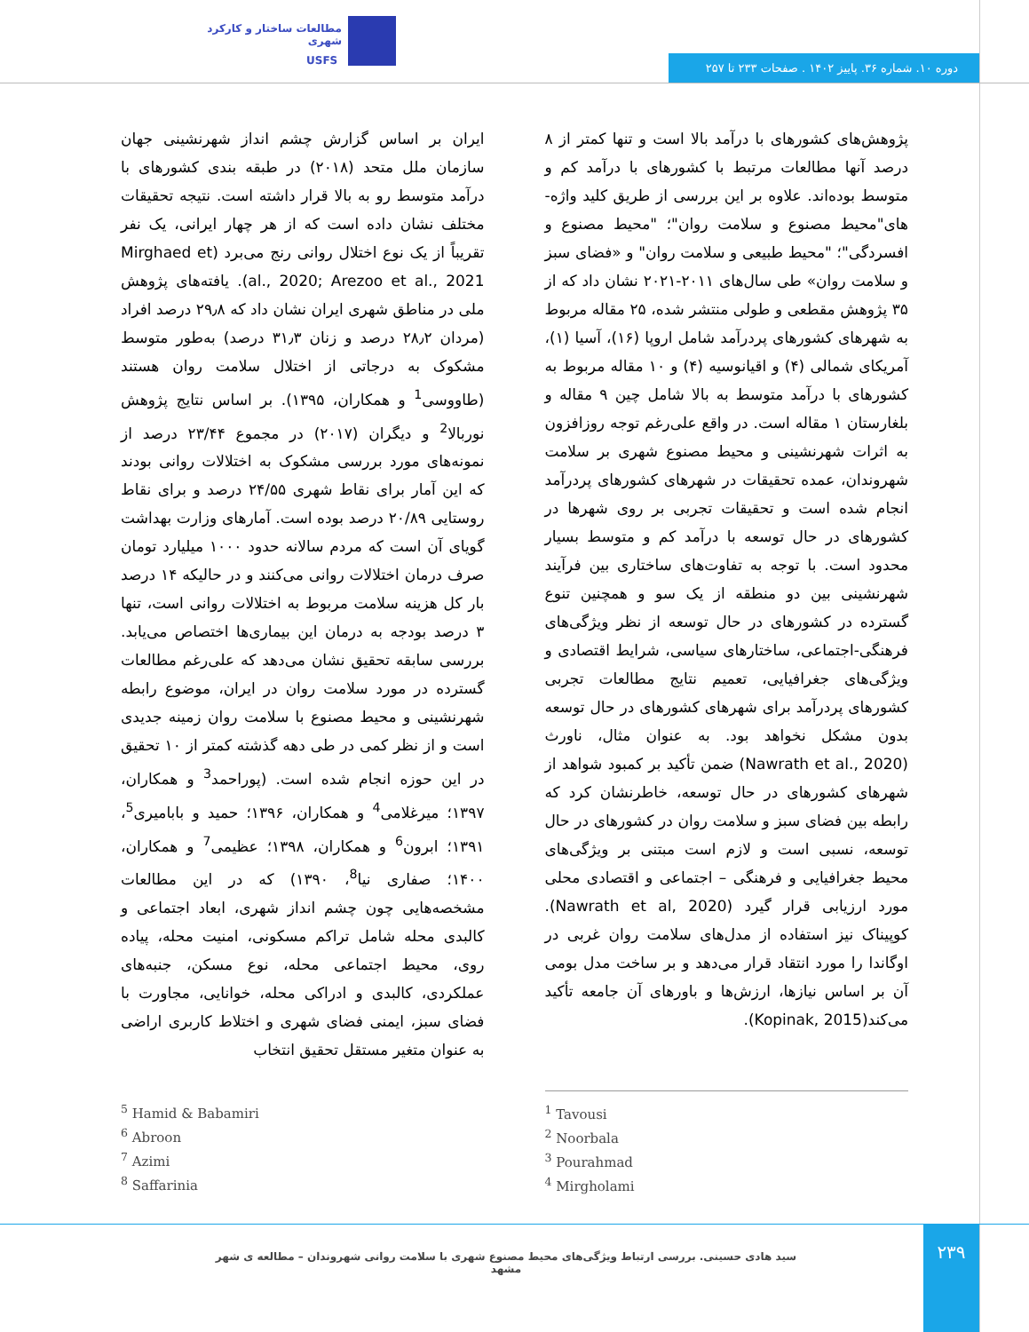مطالعات ساختار و کارکرد شهری
USFS
دوره ۱۰. شماره ۳۶. پاییز ۱۴۰۲ . صفحات ۲۳۳ تا ۲۵۷
پژوهش‌های کشورهای با درآمد بالا است و تنها کمتر از ۸ درصد آنها مطالعات مرتبط با کشورهای با درآمد کم و متوسط بوده‌اند. علاوه بر این بررسی از طریق کلید واژه-های"محیط مصنوع و سلامت روان"؛ "محیط مصنوع و افسردگی"؛ "محیط طبیعی و سلامت روان" و «فضای سبز و سلامت روان» طی سال‌های ۲۰۱۱-۲۰۲۱ نشان داد که از ۳۵ پژوهش مقطعی و طولی منتشر شده، ۲۵ مقاله مربوط به شهرهای کشورهای پردرآمد شامل اروپا (۱۶)، آسیا (۱)، آمریکای شمالی (۴) و اقیانوسیه (۴) و ۱۰ مقاله مربوط به کشورهای با درآمد متوسط به بالا شامل چین ۹ مقاله و بلغارستان ۱ مقاله است. در واقع علی‌رغم توجه روزافزون به اثرات شهرنشینی و محیط مصنوع شهری بر سلامت شهروندان، عمده تحقیقات در شهرهای کشورهای پردرآمد انجام شده است و تحقیقات تجربی بر روی شهرها در کشورهای در حال توسعه با درآمد کم و متوسط بسیار محدود است. با توجه به تفاوت‌های ساختاری بین فرآیند شهرنشینی بین دو منطقه از یک سو و همچنین تنوع گسترده در کشورهای در حال توسعه از نظر ویژگی‌های فرهنگی-اجتماعی، ساختارهای سیاسی، شرایط اقتصادی و ویژگی‌های جغرافیایی، تعمیم نتایج مطالعات تجربی کشورهای پردرآمد برای شهرهای کشورهای در حال توسعه بدون مشکل نخواهد بود. به عنوان مثال، ناورث (Nawrath et al., 2020) ضمن تأکید بر کمبود شواهد از شهرهای کشورهای در حال توسعه، خاطرنشان کرد که رابطه بین فضای سبز و سلامت روان در کشورهای در حال توسعه، نسبی است و لازم است مبتنی بر ویژگی‌های محیط جغرافیایی و فرهنگی – اجتماعی و اقتصادی محلی مورد ارزیابی قرار گیرد (Nawrath et al, 2020). کوپیناک نیز استفاده از مدل‌های سلامت روان غربی در اوگاندا را مورد انتقاد قرار می‌دهد و بر ساخت مدل بومی آن بر اساس نیازها، ارزش‌ها و باورهای آن جامعه تأکید می‌کند(Kopinak, 2015).
ایران بر اساس گزارش چشم انداز شهرنشینی جهان سازمان ملل متحد (۲۰۱۸) در طبقه بندی کشورهای با درآمد متوسط رو به بالا قرار داشته است. نتیجه تحقیقات مختلف نشان داده است که از هر چهار ایرانی، یک نفر تقریباً از یک نوع اختلال روانی رنج می‌برد (Mirghaed et al., 2020; Arezoo et al., 2021). یافته‌های پژوهش ملی در مناطق شهری ایران نشان داد که ۲۹٫۸ درصد افراد (مردان ۲۸٫۲ درصد و زنان ۳۱٫۳ درصد) به‌طور متوسط مشکوک به درجاتی از اختلال سلامت روان هستند (طاووسی<sup>1</sup> و همکاران، ۱۳۹۵). بر اساس نتایج پژوهش نوربالا<sup>2</sup> و دیگران (۲۰۱۷) در مجموع ۲۳/۴۴ درصد از نمونه‌های مورد بررسی مشکوک به اختلالات روانی بودند که این آمار برای نقاط شهری ۲۴/۵۵ درصد و برای نقاط روستایی ۲۰/۸۹ درصد بوده است. آمارهای وزارت بهداشت گویای آن است که مردم سالانه حدود ۱۰۰۰ میلیارد تومان صرف درمان اختلالات روانی می‌کنند و در حالیکه ۱۴ درصد بار کل هزینه سلامت مربوط به اختلالات روانی است، تنها ۳ درصد بودجه به درمان این بیماری‌ها اختصاص می‌یابد. بررسی سابقه تحقیق نشان می‌دهد که علی‌رغم مطالعات گسترده در مورد سلامت روان در ایران، موضوع رابطه شهرنشینی و محیط مصنوع با سلامت روان زمینه جدیدی است و از نظر کمی در طی دهه گذشته کمتر از ۱۰ تحقیق در این حوزه انجام شده است. (پوراحمد<sup>3</sup> و همکاران، ۱۳۹۷؛ میرغلامی<sup>4</sup> و همکاران، ۱۳۹۶؛ حمید و بابامیری<sup>5</sup>، ۱۳۹۱؛ ابرون<sup>6</sup> و همکاران، ۱۳۹۸؛ عظیمی<sup>7</sup> و همکاران، ۱۴۰۰؛ صفاری نیا<sup>8</sup>، ۱۳۹۰) که در این مطالعات مشخصه‌هایی چون چشم انداز شهری، ابعاد اجتماعی و کالبدی محله شامل تراکم مسکونی، امنیت محله، پیاده روی، محیط اجتماعی محله، نوع مسکن، جنبه‌های عملکردی، کالبدی و ادراکی محله، خوانایی، مجاورت با فضای سبز، ایمنی فضای شهری و اختلاط کاربری اراضی به عنوان متغیر مستقل تحقیق انتخاب
<sup>5</sup> Hamid & Babamiri
<sup>6</sup> Abroon
<sup>7</sup> Azimi
<sup>8</sup> Saffarinia
<sup>1</sup> Tavousi
<sup>2</sup> Noorbala
<sup>3</sup> Pourahmad
<sup>4</sup> Mirgholami
۲۳۹
سید هادی حسینی. بررسی ارتباط ویژگی‌های محیط مصنوع شهری با سلامت روانی شهروندان – مطالعه ی شهر مشهد